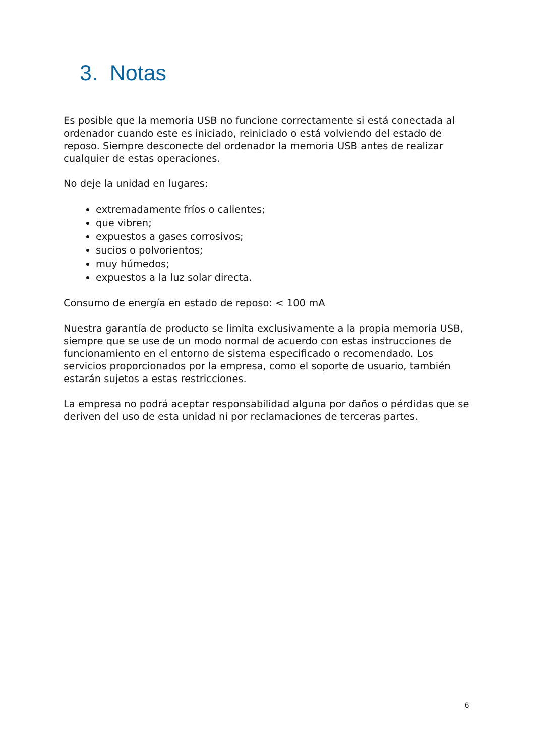3. Notas
Es posible que la memoria USB no funcione correctamente si está conectada al ordenador cuando este es iniciado, reiniciado o está volviendo del estado de reposo. Siempre desconecte del ordenador la memoria USB antes de realizar cualquier de estas operaciones.
No deje la unidad en lugares:
extremadamente fríos o calientes;
que vibren;
expuestos a gases corrosivos;
sucios o polvorientos;
muy húmedos;
expuestos a la luz solar directa.
Consumo de energía en estado de reposo: < 100 mA
Nuestra garantía de producto se limita exclusivamente a la propia memoria USB, siempre que se use de un modo normal de acuerdo con estas instrucciones de funcionamiento en el entorno de sistema especificado o recomendado. Los servicios proporcionados por la empresa, como el soporte de usuario, también estarán sujetos a estas restricciones.
La empresa no podrá aceptar responsabilidad alguna por daños o pérdidas que se deriven del uso de esta unidad ni por reclamaciones de terceras partes.
6